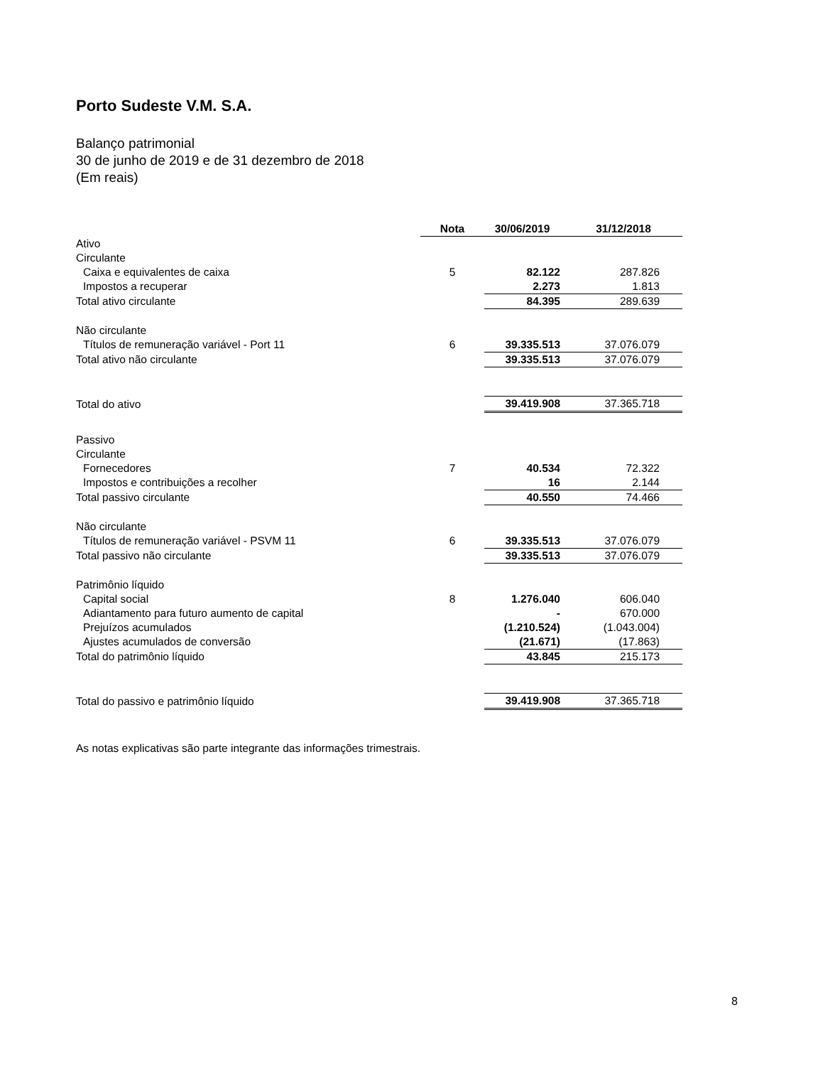Porto Sudeste V.M. S.A.
Balanço patrimonial
30 de junho de 2019 e de 31 dezembro de 2018
(Em reais)
| | Nota | 30/06/2019 | 31/12/2018 |
| --- | --- | --- | --- |
| Ativo | | | |
| Circulante | | | |
| Caixa e equivalentes de caixa | 5 | 82.122 | 287.826 |
| Impostos a recuperar | | 2.273 | 1.813 |
| Total ativo circulante | | 84.395 | 289.639 |
| Não circulante | | | |
| Títulos de remuneração variável - Port 11 | 6 | 39.335.513 | 37.076.079 |
| Total ativo não circulante | | 39.335.513 | 37.076.079 |
| Total do ativo | | 39.419.908 | 37.365.718 |
| Passivo | | | |
| Circulante | | | |
| Fornecedores | 7 | 40.534 | 72.322 |
| Impostos e contribuições a recolher | | 16 | 2.144 |
| Total passivo circulante | | 40.550 | 74.466 |
| Não circulante | | | |
| Títulos de remuneração variável - PSVM 11 | 6 | 39.335.513 | 37.076.079 |
| Total passivo não circulante | | 39.335.513 | 37.076.079 |
| Patrimônio líquido | | | |
| Capital social | 8 | 1.276.040 | 606.040 |
| Adiantamento para futuro aumento de capital | | - | 670.000 |
| Prejuízos acumulados | | (1.210.524) | (1.043.004) |
| Ajustes acumulados de conversão | | (21.671) | (17.863) |
| Total do patrimônio líquido | | 43.845 | 215.173 |
| Total do passivo e patrimônio líquido | | 39.419.908 | 37.365.718 |
As notas explicativas são parte integrante das informações trimestrais.
8